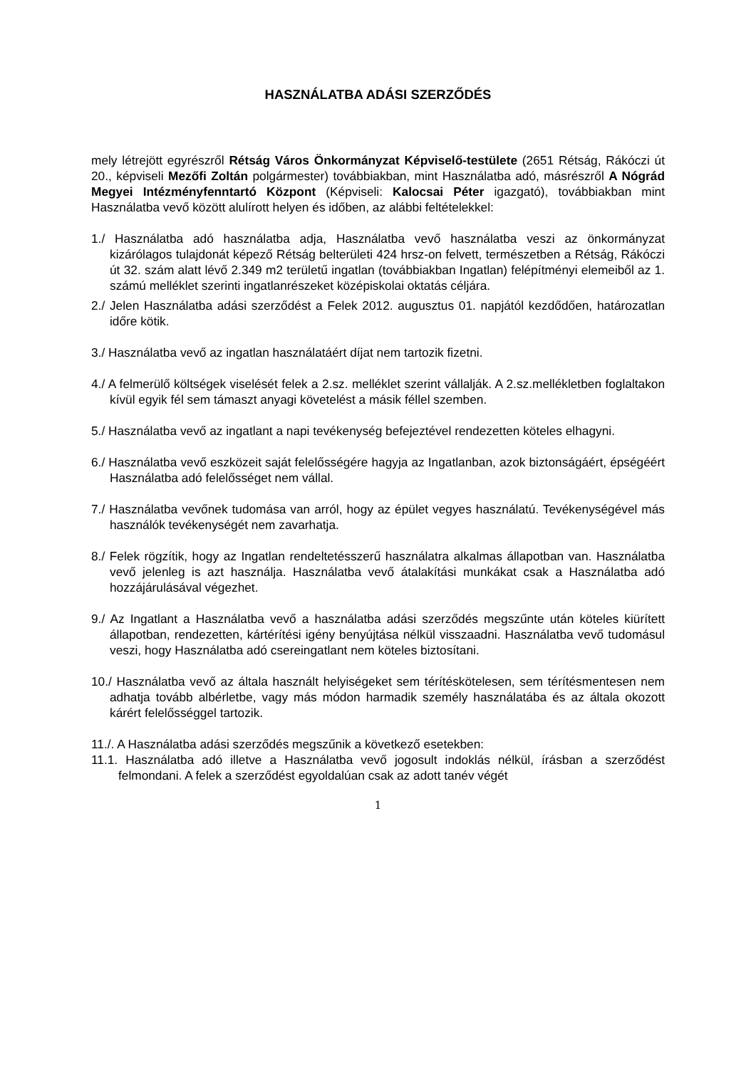HASZNÁLATBA ADÁSI SZERZŐDÉS
mely létrejött egyrészről Rétság Város Önkormányzat Képviselő-testülete (2651 Rétság, Rákóczi út 20., képviseli Mezőfi Zoltán polgármester) továbbiakban, mint Használatba adó, másrészről A Nógrád Megyei Intézményfenntartó Központ (Képviseli: Kalocsai Péter igazgató), továbbiakban mint Használatba vevő között alulírott helyen és időben, az alábbi feltételekkel:
1./ Használatba adó használatba adja, Használatba vevő használatba veszi az önkormányzat kizárólagos tulajdonát képező Rétság belterületi 424 hrsz-on felvett, természetben a Rétság, Rákóczi út 32. szám alatt lévő 2.349 m2 területű ingatlan (továbbiakban Ingatlan) felépítményi elemeiből az 1. számú melléklet szerinti ingatlanrészeket középiskolai oktatás céljára.
2./ Jelen Használatba adási szerződést a Felek 2012. augusztus 01. napjától kezdődően, határozatlan időre kötik.
3./ Használatba vevő az ingatlan használatáért díjat nem tartozik fizetni.
4./ A felmerülő költségek viselését felek a 2.sz. melléklet szerint vállalják. A 2.sz.mellékletben foglaltakon kívül egyik fél sem támaszt anyagi követelést a másik féllel szemben.
5./ Használatba vevő az ingatlant a napi tevékenység befejeztével rendezetten köteles elhagyni.
6./ Használatba vevő eszközeit saját felelősségére hagyja az Ingatlanban, azok biztonságáért, épségéért Használatba adó felelősséget nem vállal.
7./ Használatba vevőnek tudomása van arról, hogy az épület vegyes használatú. Tevékenységével más használók tevékenységét nem zavarhatja.
8./ Felek rögzítik, hogy az Ingatlan rendeltetésszerű használatra alkalmas állapotban van. Használatba vevő jelenleg is azt használja. Használatba vevő átalakítási munkákat csak a Használatba adó hozzájárulásával végezhet.
9./ Az Ingatlant a Használatba vevő a használatba adási szerződés megszűnte után köteles kiürített állapotban, rendezetten, kártérítési igény benyújtása nélkül visszaadni. Használatba vevő tudomásul veszi, hogy Használatba adó csereingatlant nem köteles biztosítani.
10./ Használatba vevő az általa használt helyiségeket sem térítéskötelesen, sem térítésmentesen nem adhatja tovább albérletbe, vagy más módon harmadik személy használatába és az általa okozott kárért felelősséggel tartozik.
11./. A Használatba adási szerződés megszűnik a következő esetekben:
11.1. Használatba adó illetve a Használatba vevő jogosult indoklás nélkül, írásban a szerződést felmondani. A felek a szerződést egyoldalúan csak az adott tanév végét
1